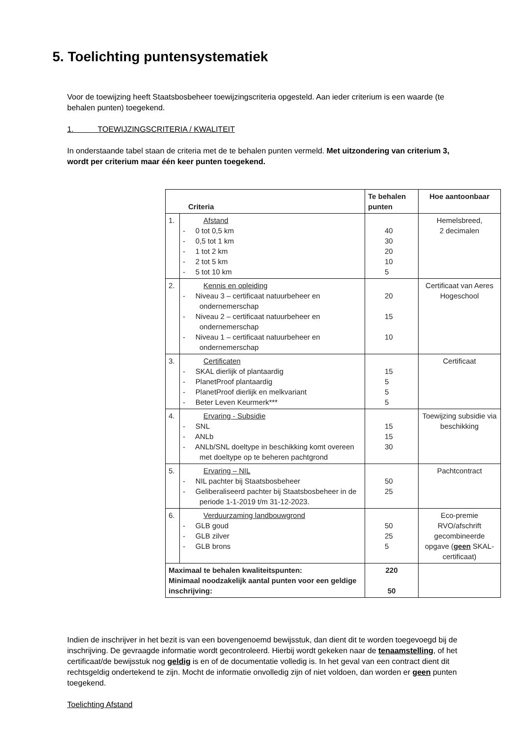5. Toelichting puntensystematiek
Voor de toewijzing heeft Staatsbosbeheer toewijzingscriteria opgesteld. Aan ieder criterium is een waarde (te behalen punten) toegekend.
1. TOEWIJZINGSCRITERIA / KWALITEIT
In onderstaande tabel staan de criteria met de te behalen punten vermeld. Met uitzondering van criterium 3, wordt per criterium maar één keer punten toegekend.
| Criteria | | Te behalen punten | Hoe aantoonbaar |
| --- | --- | --- | --- |
| 1. | Afstand - 0 tot 0,5 km - 0,5 tot 1 km - 1 tot 2 km - 2 tot 5 km - 5 tot 10 km | 40 30 20 10 5 | Hemelsbreed, 2 decimalen |
| 2. | Kennis en opleiding - Niveau 3 – certificaat natuurbeheer en ondernemerschap - Niveau 2 – certificaat natuurbeheer en ondernemerschap - Niveau 1 – certificaat natuurbeheer en ondernemerschap | 20 15 10 | Certificaat van Aeres Hogeschool |
| 3. | Certificaten - SKAL dierlijk of plantaardig - PlanetProof plantaardig - PlanetProof dierlijk en melkvariant - Beter Leven Keurmerk*** | 15 5 5 5 | Certificaat |
| 4. | Ervaring - Subsidie - SNL - ANLb - ANLb/SNL doeltype in beschikking komt overeen met doeltype op te beheren pachtgrond | 15 15 30 | Toewijzing subsidie via beschikking |
| 5. | Ervaring – NIL - NIL pachter bij Staatsbosbeheer - Geliberaliseerd pachter bij Staatsbosbeheer in de periode 1-1-2019 t/m 31-12-2023. | 50 25 | Pachtcontract |
| 6. | Verduurzaming landbouwgrond - GLB goud - GLB zilver - GLB brons | 50 25 5 | Eco-premie RVO/afschrift gecombineerde opgave ( geen SKAL-certificaat) |
| Maximaal te behalen kwaliteitspunten: Minimaal noodzakelijk aantal punten voor een geldige inschrijving: | | 220 50 | |
Indien de inschrijver in het bezit is van een bovengenoemd bewijsstuk, dan dient dit te worden toegevoegd bij de inschrijving. De gevraagde informatie wordt gecontroleerd. Hierbij wordt gekeken naar de tenaamstelling, of het certificaat/de bewijsstuk nog geldig is en of de documentatie volledig is. In het geval van een contract dient dit rechtsgeldig ondertekend te zijn. Mocht de informatie onvolledig zijn of niet voldoen, dan worden er geen punten toegekend.
Toelichting Afstand